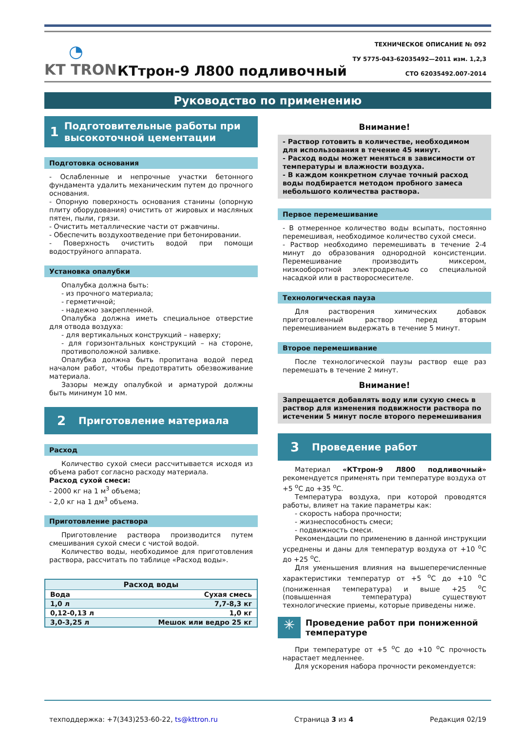◔
KT TRON
КТтрон-9 Л800 подливочный
ТЕХНИЧЕСКОЕ ОПИСАНИЕ № 092
ТУ 5775-043-62035492—2011 изм. 1,2,3
СТО 62035492.007-2014
Руководство по применению
1
Подготовительные работы при высокоточной цементации
Подготовка основания
- Ослабленные и непрочные участки бетонного фундамента удалить механическим путем до прочного основания.
- Опорную поверхность основания станины (опорную плиту оборудования) очистить от жировых и масляных пятен, пыли, грязи.
- Очистить металлические части от ржавчины.
- Обеспечить воздухоотведение при бетонировании.
- Поверхность очистить водой при помощи водоструйного аппарата.
Установка опалубки
Опалубка должна быть:
- из прочного материала;
- герметичной;
- надежно закрепленной.
Опалубка должна иметь специальное отверстие для отвода воздуха:
- для вертикальных конструкций – наверху;
- для горизонтальных конструкций – на стороне, противоположной заливке.
Опалубка должна быть пропитана водой перед началом работ, чтобы предотвратить обезвоживание материала.
Зазоры между опалубкой и арматурой должны быть минимум 10 мм.
2
Приготовление материала
Расход
Количество сухой смеси рассчитывается исходя из объема работ согласно расходу материала.
Расход сухой смеси:
- 2000 кг на 1 м<sup>3</sup> объема;
- 2,0 кг на 1 дм<sup>3</sup> объема.
Приготовление раствора
Приготовление раствора производится путем смешивания сухой смеси с чистой водой.
Количество воды, необходимое для приготовления раствора, рассчитать по таблице «Расход воды».
| Расход воды | |
| --- | --- |
| Вода | Сухая смесь |
| 1,0 л | 7,7-8,3 кг |
| 0,12-0,13 л | 1,0 кг |
| 3,0-3,25 л | Мешок или ведро 25 кг |
Внимание!
- Раствор готовить в количестве, необходимом для использования в течение 45 минут.
- Расход воды может меняться в зависимости от температуры и влажности воздуха.
- В каждом конкретном случае точный расход воды подбирается методом пробного замеса небольшого количества раствора.
Первое перемешивание
- В отмеренное количество воды всыпать, постоянно перемешивая, необходимое количество сухой смеси.
- Раствор необходимо перемешивать в течение 2-4 минут до образования однородной консистенции. Перемешивание производить миксером, низкооборотной электродрелью со специальной насадкой или в растворосмесителе.
Технологическая пауза
Для растворения химических добавок приготовленный раствор перед вторым перемешиванием выдержать в течение 5 минут.
Второе перемешивание
После технологической паузы раствор еще раз перемешать в течение 2 минут.
Внимание!
Запрещается добавлять воду или сухую смесь в раствор для изменения подвижности раствора по истечении 5 минут после второго перемешивания
3
Проведение работ
Материал «КТтрон-9 Л800 подливочный» рекомендуется применять при температуре воздуха от +5 <sup>о</sup>С до +35 <sup>о</sup>С.
Температура воздуха, при которой проводятся работы, влияет на такие параметры как:
- скорость набора прочности;
- жизнеспособность смеси;
- подвижность смеси.
Рекомендации по применению в данной инструкции усреднены и даны для температур воздуха от +10 <sup>о</sup>С до +25 <sup>о</sup>С.
Для уменьшения влияния на вышеперечисленные характеристики температур от +5 <sup>о</sup>С до +10 <sup>о</sup>С (пониженная температура) и выше +25 <sup>о</sup>С (повышенная температура) существуют технологические приемы, которые приведены ниже.
✳
Проведение работ при пониженной температуре
При температуре от +5 <sup>о</sup>С до +10 <sup>о</sup>С прочность нарастает медленнее.
Для ускорения набора прочности рекомендуется:
техподдержка: +7(343)253-60-22, ts@kttron.ru Страница 3 из 4 Редакция 02/19